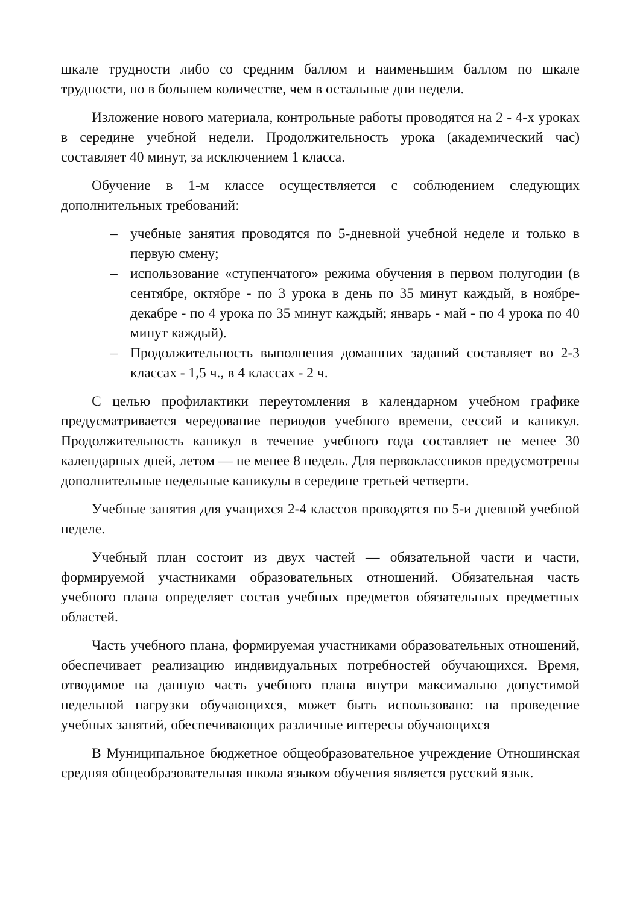шкале трудности либо со средним баллом и наименьшим баллом по шкале трудности, но в большем количестве, чем в остальные дни недели.
Изложение нового материала, контрольные работы проводятся на 2 - 4-х уроках в середине учебной недели. Продолжительность урока (академический час) составляет 40 минут, за исключением 1 класса.
Обучение в 1-м классе осуществляется с соблюдением следующих дополнительных требований:
– учебные занятия проводятся по 5-дневной учебной неделе и только в первую смену;
– использование «ступенчатого» режима обучения в первом полугодии (в сентябре, октябре - по 3 урока в день по 35 минут каждый, в ноябре-декабре - по 4 урока по 35 минут каждый; январь - май - по 4 урока по 40 минут каждый).
– Продолжительность выполнения домашних заданий составляет во 2-3 классах - 1,5 ч., в 4 классах - 2 ч.
С целью профилактики переутомления в календарном учебном графике предусматривается чередование периодов учебного времени, сессий и каникул. Продолжительность каникул в течение учебного года составляет не менее 30 календарных дней, летом — не менее 8 недель. Для первоклассников предусмотрены дополнительные недельные каникулы в середине третьей четверти.
Учебные занятия для учащихся 2-4 классов проводятся по 5-и дневной учебной неделе.
Учебный план состоит из двух частей — обязательной части и части, формируемой участниками образовательных отношений. Обязательная часть учебного плана определяет состав учебных предметов обязательных предметных областей.
Часть учебного плана, формируемая участниками образовательных отношений, обеспечивает реализацию индивидуальных потребностей обучающихся. Время, отводимое на данную часть учебного плана внутри максимально допустимой недельной нагрузки обучающихся, может быть использовано: на проведение учебных занятий, обеспечивающих различные интересы обучающихся
В Муниципальное бюджетное общеобразовательное учреждение Отношинская средняя общеобразовательная школа языком обучения является русский язык.